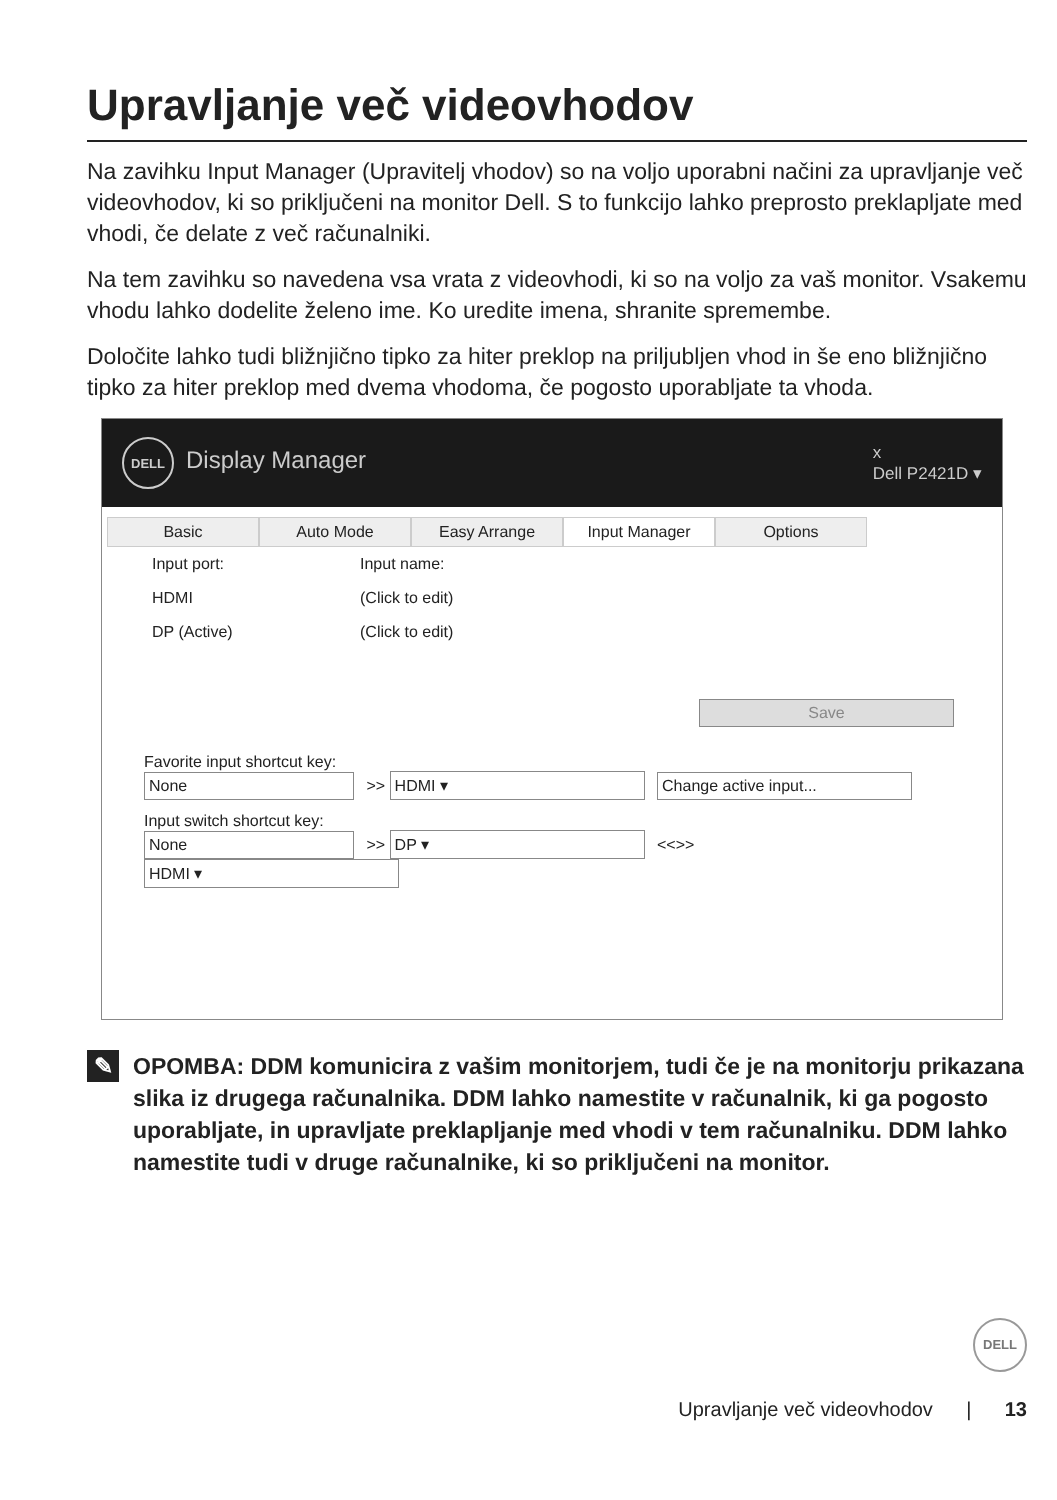Upravljanje več videovhodov
Na zavihku Input Manager (Upravitelj vhodov) so na voljo uporabni načini za upravljanje več videovhodov, ki so priključeni na monitor Dell. S to funkcijo lahko preprosto preklapljate med vhodi, če delate z več računalniki.
Na tem zavihku so navedena vsa vrata z videovhodi, ki so na voljo za vaš monitor. Vsakemu vhodu lahko dodelite želeno ime. Ko uredite imena, shranite spremembe.
Določite lahko tudi bližnjično tipko za hiter preklop na priljubljen vhod in še eno bližnjično tipko za hiter preklop med dvema vhodoma, če pogosto uporabljate ta vhoda.
DELL Display Manager x
Dell P2421D ▾
Basic Auto Mode Easy Arrange Input Manager Options
Input port: Input name:
HDMI (Click to edit)
DP (Active) (Click to edit)
Save
Favorite input shortcut key:
None >> HDMI ▾ Change active input...
Input switch shortcut key:
None >> DP ▾ <<>> HDMI ▾
✎
OPOMBA: DDM komunicira z vašim monitorjem, tudi če je na monitorju prikazana slika iz drugega računalnika. DDM lahko namestite v računalnik, ki ga pogosto uporabljate, in upravljate preklapljanje med vhodi v tem računalniku. DDM lahko namestite tudi v druge računalnike, ki so priključeni na monitor.
DELL
Upravljanje več videovhodov | 13